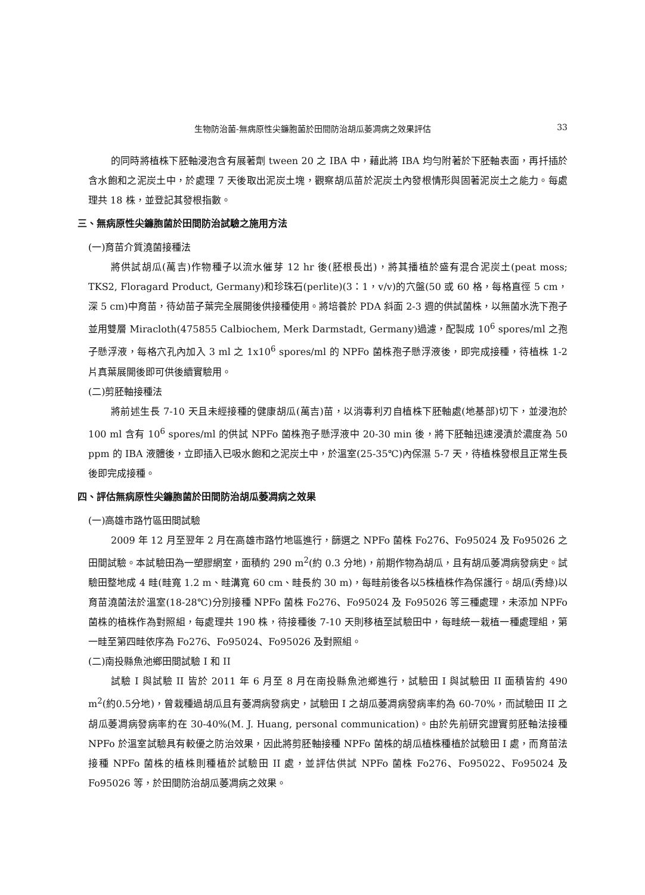生物防治菌-無病原性尖鐮胞菌於田間防治胡瓜萎凋病之效果評估 33
的同時將植株下胚軸浸泡含有展著劑 tween 20 之 IBA 中，藉此將 IBA 均勻附著於下胚軸表面，再扦插於含水飽和之泥炭土中，於處理 7 天後取出泥炭土塊，觀察胡瓜苗於泥炭土內發根情形與固著泥炭土之能力。每處理共 18 株，並登記其發根指數。
三、無病原性尖鐮胞菌於田間防治試驗之施用方法
(一)育苗介質澆菌接種法
將供試胡瓜(萬吉)作物種子以流水催芽 12 hr 後(胚根長出)，將其播植於盛有混合泥炭土(peat moss; TKS2, Floragard Product, Germany)和珍珠石(perlite)(3：1，v/v)的穴盤(50 或 60 格，每格直徑 5 cm，深 5 cm)中育苗，待幼苗子葉完全展開後供接種使用。將培養於 PDA 斜面 2-3 週的供試菌株，以無菌水洗下孢子並用雙層 Miracloth(475855 Calbiochem, Merk Darmstadt, Germany)過濾，配製成 10<sup>6</sup> spores/ml 之孢子懸浮液，每格穴孔內加入 3 ml 之 1x10<sup>6</sup> spores/ml 的 NPFo 菌株孢子懸浮液後，即完成接種，待植株 1-2 片真葉展開後即可供後續實驗用。
(二)剪胚軸接種法
將前述生長 7-10 天且未經接種的健康胡瓜(萬吉)苗，以消毒利刃自植株下胚軸處(地基部)切下，並浸泡於 100 ml 含有 10<sup>6</sup> spores/ml 的供試 NPFo 菌株孢子懸浮液中 20-30 min 後，將下胚軸迅速浸漬於濃度為 50 ppm 的 IBA 液體後，立即插入已吸水飽和之泥炭土中，於溫室(25-35℃)內保濕 5-7 天，待植株發根且正常生長後即完成接種。
四、評估無病原性尖鐮胞菌於田間防治胡瓜萎凋病之效果
(一)高雄市路竹區田間試驗
2009 年 12 月至翌年 2 月在高雄市路竹地區進行，篩選之 NPFo 菌株 Fo276、Fo95024 及 Fo95026 之田間試驗。本試驗田為一塑膠網室，面積約 290 m<sup>2</sup>(約 0.3 分地)，前期作物為胡瓜，且有胡瓜萎凋病發病史。試驗田整地成 4 畦(畦寬 1.2 m、畦溝寬 60 cm、畦長約 30 m)，每畦前後各以5株植株作為保護行。胡瓜(秀綠)以育苗澆菌法於溫室(18-28℃)分別接種 NPFo 菌株 Fo276、Fo95024 及 Fo95026 等三種處理，未添加 NPFo 菌株的植株作為對照組，每處理共 190 株，待接種後 7-10 天則移植至試驗田中，每畦統一栽植一種處理組，第一畦至第四畦依序為 Fo276、Fo95024、Fo95026 及對照組。
(二)南投縣魚池鄉田間試驗 I 和 II
試驗 I 與試驗 II 皆於 2011 年 6 月至 8 月在南投縣魚池鄉進行，試驗田 I 與試驗田 II 面積皆約 490 m<sup>2</sup>(約0.5分地)，曾栽種過胡瓜且有萎凋病發病史，試驗田 I 之胡瓜萎凋病發病率約為 60-70%，而試驗田 II 之胡瓜萎凋病發病率約在 30-40%(M. J. Huang, personal communication)。由於先前研究證實剪胚軸法接種 NPFo 於溫室試驗具有較優之防治效果，因此將剪胚軸接種 NPFo 菌株的胡瓜植株種植於試驗田 I 處，而育苗法接種 NPFo 菌株的植株則種植於試驗田 II 處，並評估供試 NPFo 菌株 Fo276、Fo95022、Fo95024 及 Fo95026 等，於田間防治胡瓜萎凋病之效果。